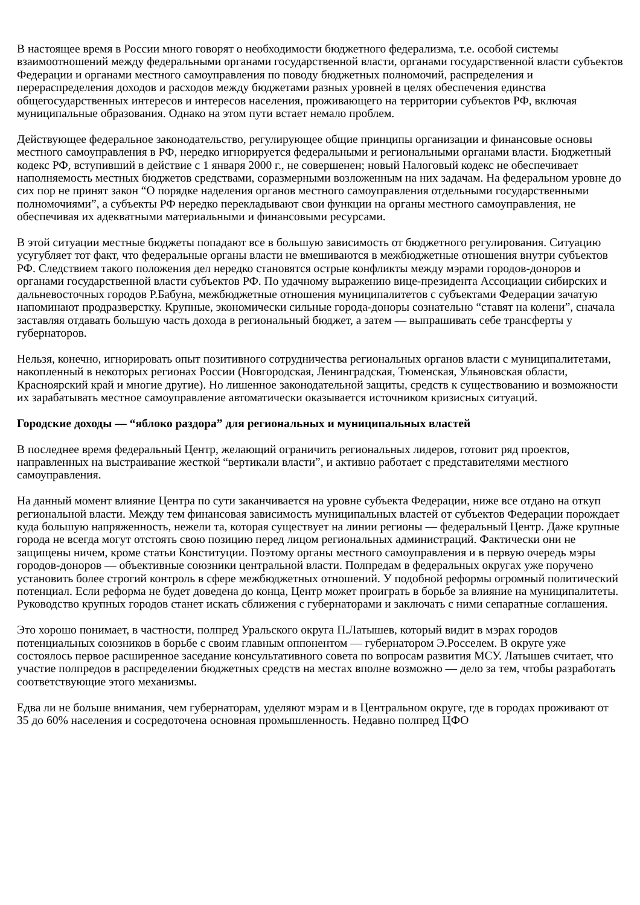В настоящее время в России много говорят о необходимости бюджетного федерализма, т.е. особой системы взаимоотношений между федеральными органами государственной власти, органами государственной власти субъектов Федерации и органами местного самоуправления по поводу бюджетных полномочий, распределения и перераспределения доходов и расходов между бюджетами разных уровней в целях обеспечения единства общегосударственных интересов и интересов населения, проживающего на территории субъектов РФ, включая муниципальные образования. Однако на этом пути встает немало проблем.
Действующее федеральное законодательство, регулирующее общие принципы организации и финансовые основы местного самоуправления в РФ, нередко игнорируется федеральными и региональными органами власти. Бюджетный кодекс РФ, вступивший в действие с 1 января 2000 г., не совершенен; новый Налоговый кодекс не обеспечивает наполняемость местных бюджетов средствами, соразмерными возложенным на них задачам. На федеральном уровне до сих пор не принят закон “О порядке наделения органов местного самоуправления отдельными государственными полномочиями”, а субъекты РФ нередко перекладывают свои функции на органы местного самоуправления, не обеспечивая их адекватными материальными и финансовыми ресурсами.
В этой ситуации местные бюджеты попадают все в большую зависимость от бюджетного регулирования. Ситуацию усугубляет тот факт, что федеральные органы власти не вмешиваются в межбюджетные отношения внутри субъектов РФ. Следствием такого положения дел нередко становятся острые конфликты между мэрами городов-доноров и органами государственной власти субъектов РФ. По удачному выражению вице-президента Ассоциации сибирских и дальневосточных городов Р.Бабуна, межбюджетные отношения муниципалитетов с субъектами Федерации зачатую напоминают продразверстку. Крупные, экономически сильные города-доноры сознательно “ставят на колени”, сначала заставляя отдавать большую часть дохода в региональный бюджет, а затем — выпрашивать себе трансферты у губернаторов.
Нельзя, конечно, игнорировать опыт позитивного сотрудничества региональных органов власти с муниципалитетами, накопленный в некоторых регионах России (Новгородская, Ленинградская, Тюменская, Ульяновская области, Красноярский край и многие другие). Но лишенное законодательной защиты, средств к существованию и возможности их зарабатывать местное самоуправление автоматически оказывается источником кризисных ситуаций.
Городские доходы — “яблоко раздора” для региональных и муниципальных властей
В последнее время федеральный Центр, желающий ограничить региональных лидеров, готовит ряд проектов, направленных на выстраивание жесткой “вертикали власти”, и активно работает с представителями местного самоуправления.
На данный момент влияние Центра по сути заканчивается на уровне субъекта Федерации, ниже все отдано на откуп региональной власти. Между тем финансовая зависимость муниципальных властей от субъектов Федерации порождает куда большую напряженность, нежели та, которая существует на линии регионы — федеральный Центр. Даже крупные города не всегда могут отстоять свою позицию перед лицом региональных администраций. Фактически они не защищены ничем, кроме статьи Конституции. Поэтому органы местного самоуправления и в первую очередь мэры городов-доноров — объективные союзники центральной власти. Полпредам в федеральных округах уже поручено установить более строгий контроль в сфере межбюджетных отношений. У подобной реформы огромный политический потенциал. Если реформа не будет доведена до конца, Центр может проиграть в борьбе за влияние на муниципалитеты. Руководство крупных городов станет искать сближения с губернаторами и заключать с ними сепаратные соглашения.
Это хорошо понимает, в частности, полпред Уральского округа П.Латышев, который видит в мэрах городов потенциальных союзников в борьбе с своим главным оппонентом — губернатором Э.Росселем. В округе уже состоялось первое расширенное заседание консультативного совета по вопросам развития МСУ. Латышев считает, что участие полпредов в распределении бюджетных средств на местах вполне возможно — дело за тем, чтобы разработать соответствующие этого механизмы.
Едва ли не больше внимания, чем губернаторам, уделяют мэрам и в Центральном округе, где в городах проживают от 35 до 60% населения и сосредоточена основная промышленность. Недавно полпред ЦФО